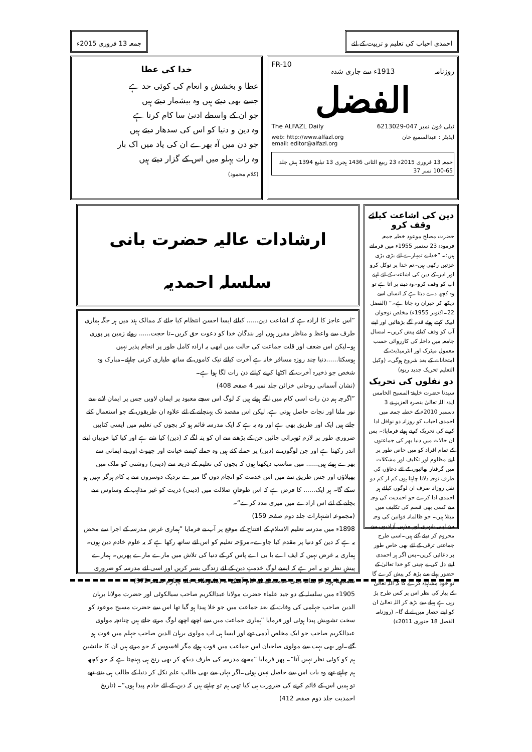جمعہ 13 فروری 2015ء احمدی احباب کی تعلیم و تربیت کے لئے
روزنامہ 1913ء سے جاری شدہ FR-10
الفضل
ٹیلی فون نمبر 047-6213029 The ALFAZL Daily
ایڈیٹر : عبدالسمیع خان web: http://www.alfazl.org
email: editor@alfazl.org
جمعہ 13 فروری 2015ء 23 ربیع الثانی 1436 ہجری 13 تبلیغ 1394 ہش جلد 65-100 نمبر 37
خدا کی عطا
عطا و بخشش و انعام کی کوئی حد ہے
جسے بھی دیتے ہیں وہ بیشمار دیتے ہیں
جو ان کے واسطے ادنیٰ سا کام کرتا ہے
وہ دین و دنیا کو اس کی سدھار دیتے ہیں
جو دن میں آہ بھرے ان کی یاد میں اک بار
وہ رات پہلو میں اس کے گزار دیتے ہیں
(کلام محمود)
دین کی اشاعت کیلئے وقف کرو
حضرت مصلح موعود خطبہ جمعہ فرمودہ 23 ستمبر 1955ء میں فرماتے ہیں:۔ ”خدا نے تمہارے لئے بڑی بڑی عزتیں رکھی ہیں۔تم خدا پر توکل کرو اور اس کے دین کی اشاعت کے لئے اپنے آپ کو وقف کرو۔وہ دینے پر آتا ہے تو وہ کچھ دے دیتا ہے کہ انسان اسے دیکھ کر حیران رہ جاتا ہے۔“ (الفضل 22۔اکتوبر 1955ء) مخلص نوجوان لبیک کہتے ہوئے قدم آگے بڑھائیں اور اپنے آپ کو وقف کیلئے پیش کریں۔ امسال جامعہ میں داخلہ کی کارروائی حسب معمول میٹرک اور انٹرمیڈیٹ کے امتحانات کے بعد شروع ہوگی۔ (وکیل التعلیم تحریک جدید ربوہ)
دو نفلوں کی تحریک
سیدنا حضرت خلیفۃ المسیح الخامس ایدہ اللہ تعالیٰ بنصرہ العزیز نے 3 دسمبر 2010ء کے خطبہ جمعہ میں احمدی احباب کو روزانہ دو نوافل ادا کرنے کی تحریک کرتے ہوئے فرمایا:۔ پس ان حالات میں دنیا بھر کی جماعتوں کے تمام افراد کو میں خاص طور پر اپنے مظلوم اور تکلیف اور مشکلات میں گرفتار بھائیوں کے لئے دعاؤں کی طرف توجہ دلانا چاہتا ہوں کم از کم دو نفل روزانہ صرف ان لوگوں کیلئے ہر احمدی ادا کرے جو احمدیت کی وجہ سے کسی بھی قسم کی تکلیف میں مبتلا ہیں۔ جو ظالمانہ قوانین کی وجہ سے اپنی شہری اور مذہبی آزادیوں سے محروم کر دیئے گئے ہیں۔اسی طرح جماعتی ترقی کے لئے بھی خاص طور پر دعائیں کریں۔پس اگر ہر احمدی اپنے دل کی بے چینی کو خدا تعالیٰ کے حضور پہلے سے بڑھ کر پیش کرے گا تو خود مشاہدہ کرے گا کہ اللہ تعالیٰ کے پیار کی نظر اس پر کس طرح پڑ رہی ہے پہلے سے بڑھ کر اللہ تعالیٰ ان کو اپنے حصار میں لے لے گا۔ (روزنامہ الفضل 18 جنوری 2011ء)
ارشادات عالیہ حضرت بانی سلسلہ احمدیہ
”اس عاجز کا ارادہ ہے کہ اشاعت دین...... کیلئے ایسا احسن انتظام کیا جائے کہ ممالک ہند میں ہر جگہ ہماری طرف سے واعظ و مناظر مقرر ہوں اور بندگان خدا کو دعوت حق کریں۔تا حجت...... روئے زمین پر پوری ہو۔لیکن اس ضعف اور قلت جماعت کی حالت میں ابھی یہ ارادہ کامل طور پر انجام پذیر نہیں ہوسکتا......دنیا چند روزہ مسافر خانہ ہے آخرت کیلئے نیک کاموں کے ساتھ طیاری کرنی چاہئے۔مبارک وہ شخص جو ذخیرہ آخرت کے اکٹھا کرنے کیلئے دن رات لگا ہوا ہے۔
(نشان آسمانی روحانی خزائن جلد نمبر 4 صفحہ 408)
”اگرچہ ہم دن رات اسی کام میں لگے ہوئے ہیں کہ لوگ اس سچے معبود پر ایمان لاویں جس پر ایمان لانے سے نور ملتا اور نجات حاصل ہوتی ہے، لیکن اس مقصد تک پہنچانے کے لئے علاوہ ان طریقوں کے جو استعمال کئے جاتے ہیں ایک اور طریق بھی ہے اور وہ یہ ہے کہ ایک مدرسہ قائم ہو کر بچوں کی تعلیم میں ایسی کتابیں ضروری طور پر لازم ٹھہرائی جائیں جن کے پڑھنے سے ان کو پتہ لگے کہ (دین) کیا شے ہے اور کیا کیا خوبیاں اپنے اندر رکھتا ہے اور جن لوگوں نے (دین) پر حملے کئے ہیں وہ حملے کیسے خیانت اور جھوٹ اور بے ایمانی سے بھرے ہوئے ہیں...... میں مناسب دیکھتا ہوں کہ بچوں کی تعلیم کے ذریعہ سے (دینی) روشنی کو ملک میں پھیلاؤں اور جس طریق سے میں اس خدمت کو انجام دوں گا میرے نزدیک دوسروں سے یہ کام ہرگز نہیں ہو سکے گا۔ ہر ایک...... کا فرض ہے کہ اس طوفانِ ضلالت میں (دینی) ذریت کو غیر مذاہب کے وساوس سے بچانے کے لئے اس ارادے میں میری مدد کرے“۔
(مجموعہ اشتہارات جلد دوم صفحہ 159)
1898ء میں مدرسہ تعلیم الاسلام کے افتتاح کے موقع پر آپ نے فرمایا ”ہماری غرض مدرسہ کے اجرا سے محض یہ ہے کہ دین کو دنیا پر مقدم کیا جاوے۔مروّجہ تعلیم کو اس لئے ساتھ رکھا ہے کہ یہ علوم خادم دین ہوں۔ ہماری یہ غرض نہیں کہ ایف اے یا بی اے پاس کر کے دنیا کی تلاش میں مارے مارے پھریں۔ ہمارے پیشِ نظر تو یہ امر ہے کہ ایسے لوگ خدمتِ دین کے لئے زندگی بسر کریں اور اسی لئے مدرسہ کو ضروری سمجھتا ہوں کہ شائد دینی خدمت کے لئے کام آسکے“۔ (ملفوظات جلد چہارم صفحہ 572)
1905ء میں سلسلہ کے دو جید علماء حضرت مولانا عبدالکریم صاحب سیالکوٹی اور حضرت مولانا برہان الدین صاحب جہلمی کی وفات کے بعد جماعت میں جو خلا پیدا ہو گیا تھا اس سے حضرت مسیح موعود کو سخت تشویش پیدا ہوئی اور فرمایا ”ہماری جماعت میں سے اچھے اچھے لوگ مرتے جاتے ہیں چنانچہ مولوی عبدالکریم صاحب جو ایک مخلص آدمی تھے اور ایسا ہی اب مولوی برہان الدین صاحب جہلم میں فوت ہو گئے۔اور بھی بہت سے مولوی صاحبان اس جماعت میں فوت ہوئے مگر افسوس کہ جو مرتے ہیں ان کا جانشین ہم کو کوئی نظر نہیں آتا“۔ پھر فرمایا ”مجھے مدرسہ کی طرف دیکھ کر بھی رنج ہی پہنچتا ہے کہ جو کچھ ہم چاہتے تھے وہ بات اس سے حاصل نہیں ہوئی۔اگر یہاں سے بھی طالب علم نکل کر دنیا کے طالب ہی بننے تھے تو ہمیں اس کے قائم کرنے کی ضرورت ہی کیا تھی ہم تو چاہتے ہیں کہ دین کے لئے خادم پیدا ہوں“۔ (تاریخ احمدیت جلد دوم صفحہ 412)